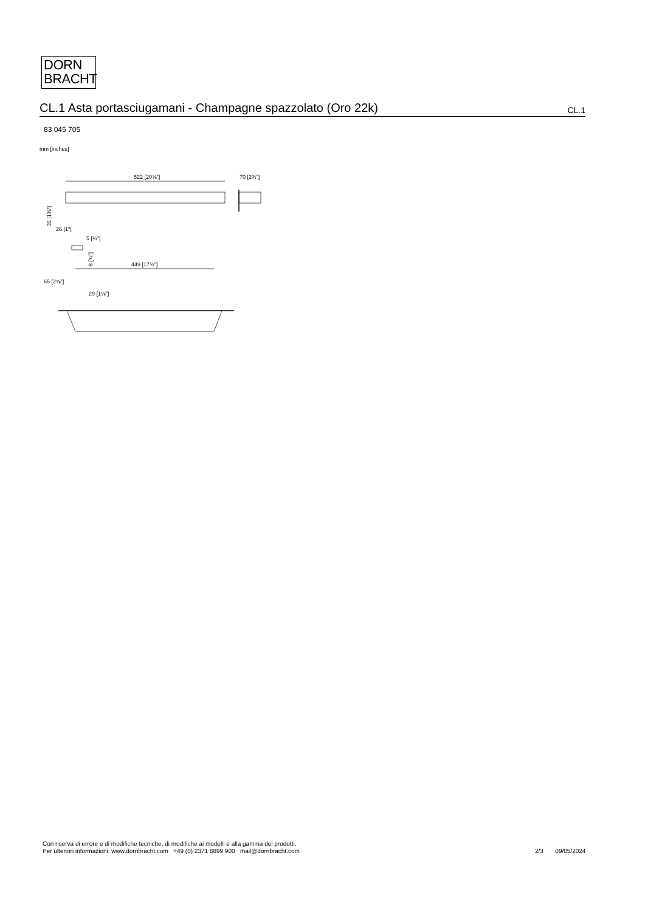DORN
BRACHT
CL.1 Asta portasciugamani - Champagne spazzolato (Oro 22k)
CL.1
83 045 705
mm [inches]
522 [20⅝"]
70 [2¾"]
35 [1⅜"]
26 [1"]
5 [¼"]
8 [⅜"]
449 [17¾"]
65 [2⅝"]
29 [1⅛"]
Con riserva di errore e di modifiche tecniche, di modifiche ai modelli e alla gamma dei prodotti.
Per ulteriori informazioni: www.dornbracht.com +49 (0) 2371 8899 900 mail@dornbracht.com
2/3 09/05/2024